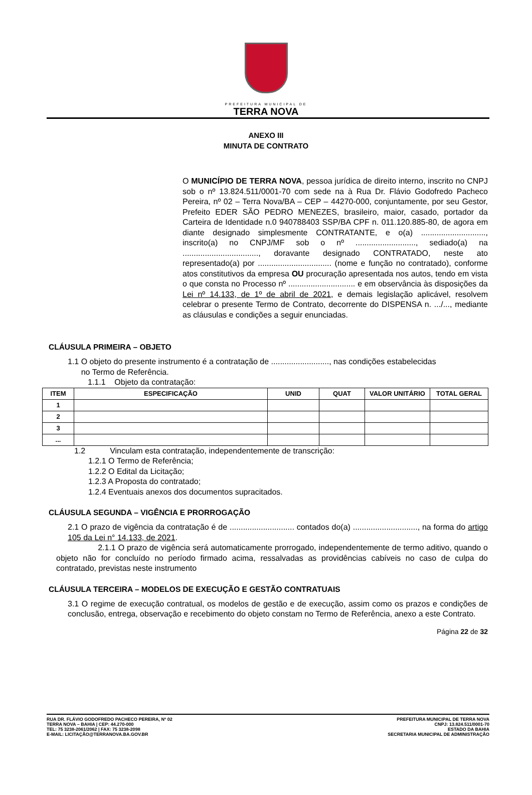PREFEITURA MUNICIPAL DE
TERRA NOVA
ANEXO III
MINUTA DE CONTRATO
O MUNICÍPIO DE TERRA NOVA, pessoa jurídica de direito interno, inscrito no CNPJ sob o nº 13.824.511/0001-70 com sede na à Rua Dr. Flávio Godofredo Pacheco Pereira, nº 02 – Terra Nova/BA – CEP – 44270-000, conjuntamente, por seu Gestor, Prefeito EDER SÃO PEDRO MENEZES, brasileiro, maior, casado, portador da Carteira de Identidade n.0 940788403 SSP/BA CPF n. 011.120.885-80, de agora em diante designado simplesmente CONTRATANTE, e o(a) ............................., inscrito(a) no CNPJ/MF sob o nº ..........................., sediado(a) na .................................., doravante designado CONTRATADO, neste ato representado(a) por ................................. (nome e função no contratado), conforme atos constitutivos da empresa OU procuração apresentada nos autos, tendo em vista o que consta no Processo nº .............................. e em observância às disposições da Lei nº 14.133, de 1º de abril de 2021, e demais legislação aplicável, resolvem celebrar o presente Termo de Contrato, decorrente do DISPENSA n. .../..., mediante as cláusulas e condições a seguir enunciadas.
CLÁUSULA PRIMEIRA – OBJETO
1.1 O objeto do presente instrumento é a contratação de .........................., nas condições estabelecidas
no Termo de Referência.
1.1.1 Objeto da contratação:
| ITEM | ESPECIFICAÇÃO | UNID | QUAT | VALOR UNITÁRIO | TOTAL GERAL |
| --- | --- | --- | --- | --- | --- |
| 1 | | | | | |
| 2 | | | | | |
| 3 | | | | | |
| ... | | | | | |
1.2 Vinculam esta contratação, independentemente de transcrição:
1.2.1 O Termo de Referência;
1.2.2 O Edital da Licitação;
1.2.3 A Proposta do contratado;
1.2.4 Eventuais anexos dos documentos supracitados.
CLÁUSULA SEGUNDA – VIGÊNCIA E PRORROGAÇÃO
2.1 O prazo de vigência da contratação é de ............................. contados do(a) ............................., na forma do artigo 105 da Lei n° 14.133, de 2021.
2.1.1 O prazo de vigência será automaticamente prorrogado, independentemente de termo aditivo, quando o objeto não for concluído no período firmado acima, ressalvadas as providências cabíveis no caso de culpa do contratado, previstas neste instrumento
CLÁUSULA TERCEIRA – MODELOS DE EXECUÇÃO E GESTÃO CONTRATUAIS
3.1 O regime de execução contratual, os modelos de gestão e de execução, assim como os prazos e condições de conclusão, entrega, observação e recebimento do objeto constam no Termo de Referência, anexo a este Contrato.
Página 22 de 32
RUA DR. FLÁVIO GODOFREDO PACHECO PEREIRA, Nº 02
TERRA NOVA – BAHIA | CEP: 44.270-000
TEL: 75 3238-2061/2062 | FAX: 75 3238-2098
E-MAIL: LICITAÇÃO@TERRANOVA.BA.GOV.BR
PREFEITURA MUNICIPAL DE TERRA NOVA
CNPJ: 13.824.511/0001-70
ESTADO DA BAHIA
SECRETARIA MUNICIPAL DE ADMINISTRAÇÃO